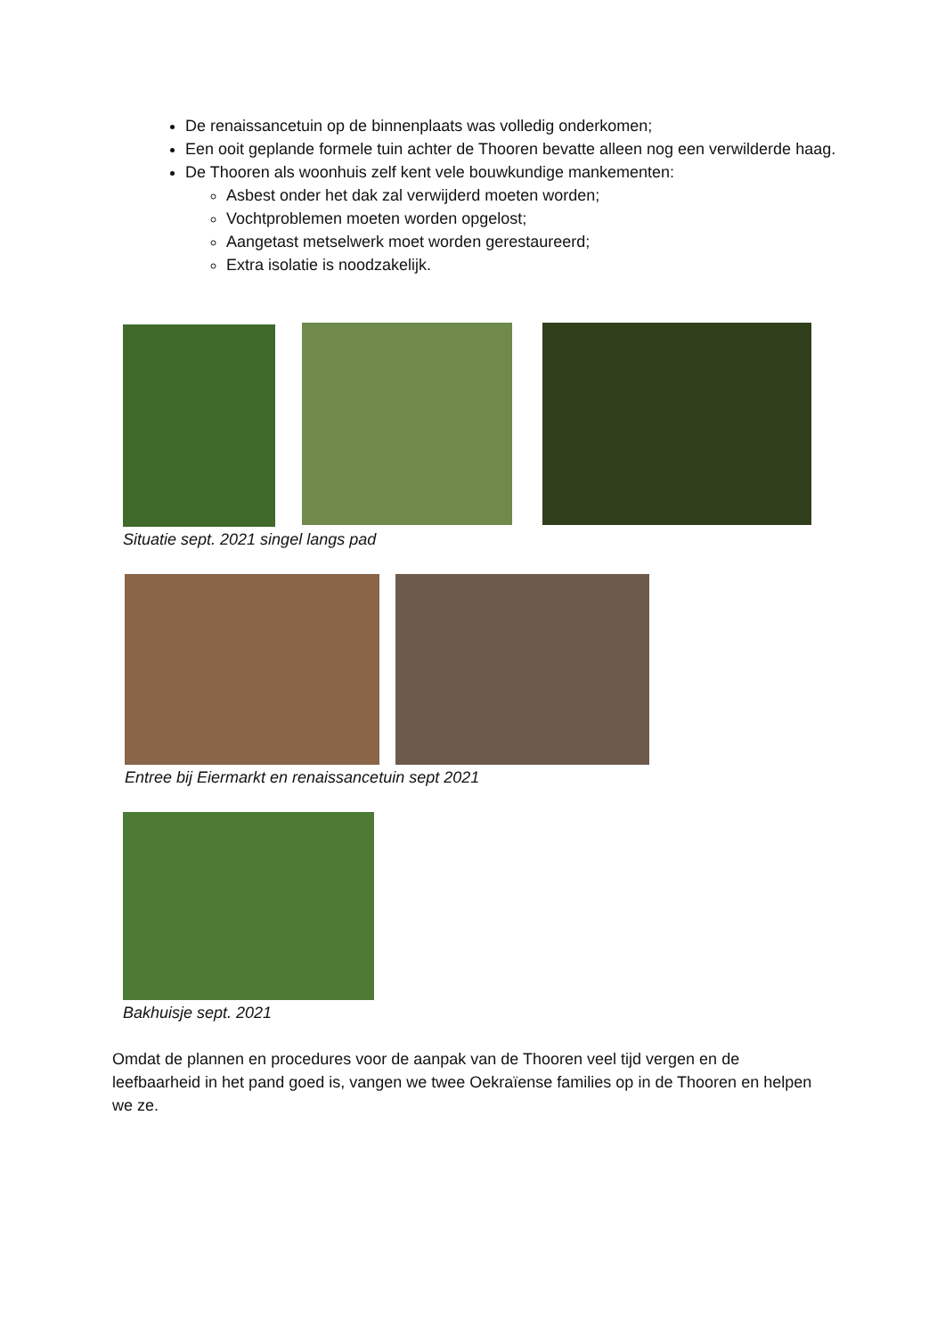De renaissancetuin op de binnenplaats was volledig onderkomen;
Een ooit geplande formele tuin achter de Thooren bevatte alleen nog een verwilderde haag.
De Thooren als woonhuis zelf kent vele bouwkundige mankementen:
Asbest onder het dak zal verwijderd moeten worden;
Vochtproblemen moeten worden opgelost;
Aangetast metselwerk moet worden gerestaureerd;
Extra isolatie is noodzakelijk.
Situatie sept. 2021 singel langs pad
Entree bij Eiermarkt en renaissancetuin sept 2021
Bakhuisje sept. 2021
Omdat de plannen en procedures voor de aanpak van de Thooren veel tijd vergen en de leefbaarheid in het pand goed is, vangen we twee Oekraïense families op in de Thooren en helpen we ze.